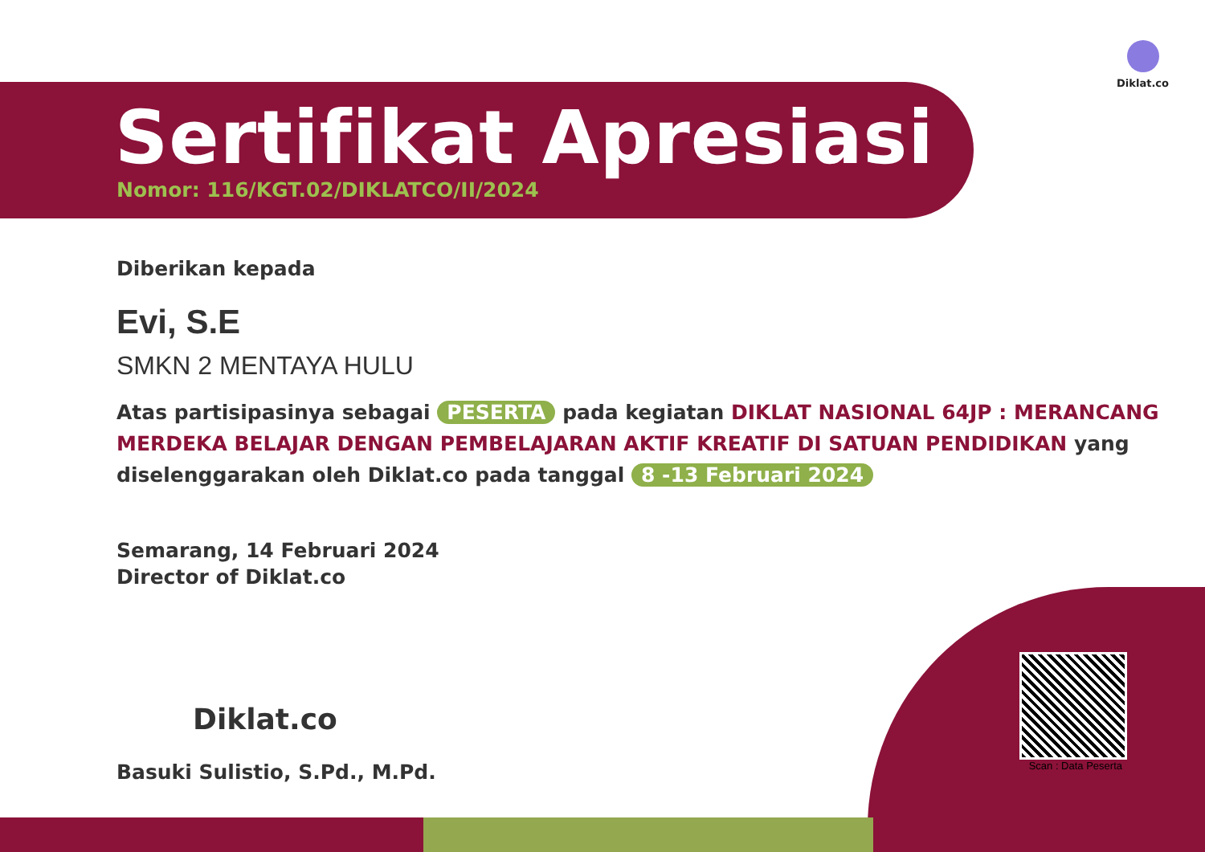Diklat.co
Sertifikat Apresiasi
Nomor: 116/KGT.02/DIKLATCO/II/2024
Scan : Data Peserta
Diberikan kepada
Evi, S.E
SMKN 2 MENTAYA HULU
Atas partisipasinya sebagai PESERTA pada kegiatan DIKLAT NASIONAL 64JP : MERANCANG MERDEKA BELAJAR DENGAN PEMBELAJARAN AKTIF KREATIF DI SATUAN PENDIDIKAN yang diselenggarakan oleh Diklat.co pada tanggal 8 -13 Februari 2024
Semarang, 14 Februari 2024
Director of Diklat.co
Diklat.co
Basuki Sulistio, S.Pd., M.Pd.